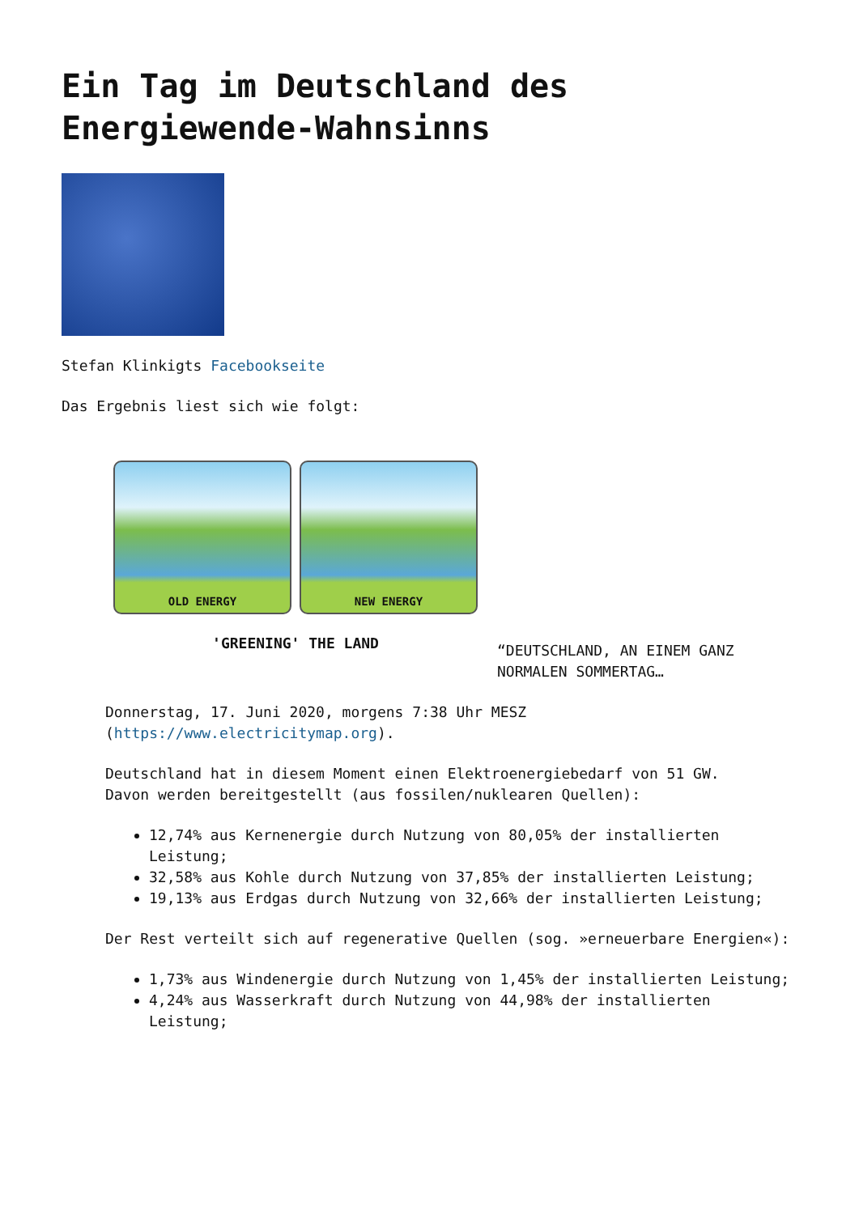Ein Tag im Deutschland des Energiewende-Wahnsinns
Stefan Klinkigts Facebookseite
Das Ergebnis liest sich wie folgt:
OLD ENERGY
NEW ENERGY
'GREENING' THE LAND
“DEUTSCHLAND, AN EINEM GANZ NORMALEN SOMMERTAG…
Donnerstag, 17. Juni 2020, morgens 7:38 Uhr MESZ (https://www.electricitymap.org).
Deutschland hat in diesem Moment einen Elektroenergiebedarf von 51 GW.
Davon werden bereitgestellt (aus fossilen/nuklearen Quellen):
12,74% aus Kernenergie durch Nutzung von 80,05% der installierten Leistung;
32,58% aus Kohle durch Nutzung von 37,85% der installierten Leistung;
19,13% aus Erdgas durch Nutzung von 32,66% der installierten Leistung;
Der Rest verteilt sich auf regenerative Quellen (sog. »erneuerbare Energien«):
1,73% aus Windenergie durch Nutzung von 1,45% der installierten Leistung;
4,24% aus Wasserkraft durch Nutzung von 44,98% der installierten Leistung;